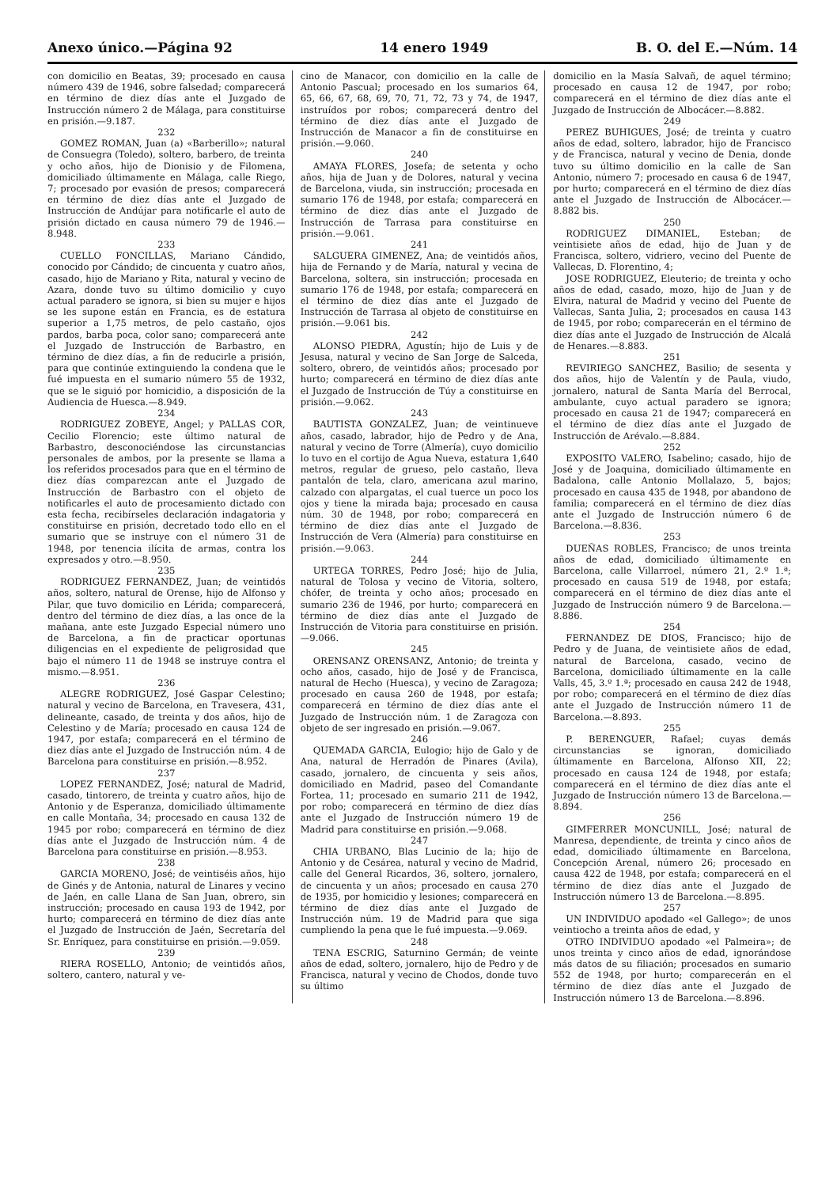Anexo único.—Página 92 14 enero 1949 B. O. del E.—Núm. 14
con domicilio en Beatas, 39; procesado en causa número 439 de 1946, sobre falsedad; comparecerá en término de diez días ante el Juzgado de Instrucción número 2 de Málaga, para constituirse en prisión.—9.187.
232
GOMEZ ROMAN, Juan (a) «Barberillo»; natural de Consuegra (Toledo), soltero, barbero, de treinta y ocho años, hijo de Dionisio y de Filomena, domiciliado últimamente en Málaga, calle Riego, 7; procesado por evasión de presos; comparecerá en término de diez días ante el Juzgado de Instrucción de Andújar para notificarle el auto de prisión dictado en causa número 79 de 1946.—8.948.
233
CUELLO FONCILLAS, Mariano Cándido, conocido por Cándido; de cincuenta y cuatro años, casado, hijo de Mariano y Rita, natural y vecino de Azara, donde tuvo su último domicilio y cuyo actual paradero se ignora, si bien su mujer e hijos se les supone están en Francia, es de estatura superior a 1,75 metros, de pelo castaño, ojos pardos, barba poca, color sano; comparecerá ante el Juzgado de Instrucción de Barbastro, en término de diez días, a fin de reducirle a prisión, para que continúe extinguiendo la condena que le fué impuesta en el sumario número 55 de 1932, que se le siguió por homicidio, a disposición de la Audiencia de Huesca.—8.949.
234
RODRIGUEZ ZOBEYE, Angel; y PALLAS COR, Cecilio Florencio; este último natural de Barbastro, desconociéndose las circunstancias personales de ambos, por la presente se llama a los referidos procesados para que en el término de diez días comparezcan ante el Juzgado de Instrucción de Barbastro con el objeto de notificarles el auto de procesamiento dictado con esta fecha, recibírseles declaración indagatoria y constituirse en prisión, decretado todo ello en el sumario que se instruye con el número 31 de 1948, por tenencia ilícita de armas, contra los expresados y otro.—8.950.
235
RODRIGUEZ FERNANDEZ, Juan; de veintidós años, soltero, natural de Orense, hijo de Alfonso y Pilar, que tuvo domicilio en Lérida; comparecerá, dentro del término de diez días, a las once de la mañana, ante este Juzgado Especial número uno de Barcelona, a fin de practicar oportunas diligencias en el expediente de peligrosidad que bajo el número 11 de 1948 se instruye contra el mismo.—8.951.
236
ALEGRE RODRIGUEZ, José Gaspar Celestino; natural y vecino de Barcelona, en Travesera, 431, delineante, casado, de treinta y dos años, hijo de Celestino y de María; procesado en causa 124 de 1947, por estafa; comparecerá en el término de diez días ante el Juzgado de Instrucción núm. 4 de Barcelona para constituirse en prisión.—8.952.
237
LOPEZ FERNANDEZ, José; natural de Madrid, casado, tintorero, de treinta y cuatro años, hijo de Antonio y de Esperanza, domiciliado últimamente en calle Montaña, 34; procesado en causa 132 de 1945 por robo; comparecerá en término de diez días ante el Juzgado de Instrucción núm. 4 de Barcelona para constituirse en prisión.—8.953.
238
GARCIA MORENO, José; de veintiséis años, hijo de Ginés y de Antonia, natural de Linares y vecino de Jaén, en calle Llana de San Juan, obrero, sin instrucción; procesado en causa 193 de 1942, por hurto; comparecerá en término de diez días ante el Juzgado de Instrucción de Jaén, Secretaría del Sr. Enríquez, para constituirse en prisión.—9.059.
239
RIERA ROSELLO, Antonio; de veintidós años, soltero, cantero, natural y ve-
cino de Manacor, con domicilio en la calle de Antonio Pascual; procesado en los sumarios 64, 65, 66, 67, 68, 69, 70, 71, 72, 73 y 74, de 1947, instruídos por robos; comparecerá dentro del término de diez días ante el Juzgado de Instrucción de Manacor a fin de constituirse en prisión.—9.060.
240
AMAYA FLORES, Josefa; de setenta y ocho años, hija de Juan y de Dolores, natural y vecina de Barcelona, viuda, sin instrucción; procesada en sumario 176 de 1948, por estafa; comparecerá en término de diez días ante el Juzgado de Instrucción de Tarrasa para constituirse en prisión.—9.061.
241
SALGUERA GIMENEZ, Ana; de veintidós años, hija de Fernando y de María, natural y vecina de Barcelona, soltera, sin instrucción; procesada en sumario 176 de 1948, por estafa; comparecerá en el término de diez días ante el Juzgado de Instrucción de Tarrasa al objeto de constituirse en prisión.—9.061 bis.
242
ALONSO PIEDRA, Agustín; hijo de Luis y de Jesusa, natural y vecino de San Jorge de Salceda, soltero, obrero, de veintidós años; procesado por hurto; comparecerá en término de diez días ante el Juzgado de Instrucción de Túy a constituirse en prisión.—9.062.
243
BAUTISTA GONZALEZ, Juan; de veintinueve años, casado, labrador, hijo de Pedro y de Ana, natural y vecino de Torre (Almería), cuyo domicilio lo tuvo en el cortijo de Agua Nueva, estatura 1,640 metros, regular de grueso, pelo castaño, lleva pantalón de tela, claro, americana azul marino, calzado con alpargatas, el cual tuerce un poco los ojos y tiene la mirada baja; procesado en causa núm. 30 de 1948, por robo; comparecerá en término de diez días ante el Juzgado de Instrucción de Vera (Almería) para constituirse en prisión.—9.063.
244
URTEGA TORRES, Pedro José; hijo de Julia, natural de Tolosa y vecino de Vitoria, soltero, chófer, de treinta y ocho años; procesado en sumario 236 de 1946, por hurto; comparecerá en término de diez días ante el Juzgado de Instrucción de Vitoria para constituirse en prisión.—9.066.
245
ORENSANZ ORENSANZ, Antonio; de treinta y ocho años, casado, hijo de José y de Francisca, natural de Hecho (Huesca), y vecino de Zaragoza; procesado en causa 260 de 1948, por estafa; comparecerá en término de diez días ante el Juzgado de Instrucción núm. 1 de Zaragoza con objeto de ser ingresado en prisión.—9.067.
246
QUEMADA GARCIA, Eulogio; hijo de Galo y de Ana, natural de Herradón de Pinares (Avila), casado, jornalero, de cincuenta y seis años, domiciliado en Madrid, paseo del Comandante Fortea, 11; procesado en sumario 211 de 1942, por robo; comparecerá en término de diez días ante el Juzgado de Instrucción número 19 de Madrid para constituirse en prisión.—9.068.
247
CHIA URBANO, Blas Lucinio de la; hijo de Antonio y de Cesárea, natural y vecino de Madrid, calle del General Ricardos, 36, soltero, jornalero, de cincuenta y un años; procesado en causa 270 de 1935, por homicidio y lesiones; comparecerá en término de diez días ante el Juzgado de Instrucción núm. 19 de Madrid para que siga cumpliendo la pena que le fué impuesta.—9.069.
248
TENA ESCRIG, Saturnino Germán; de veinte años de edad, soltero, jornalero, hijo de Pedro y de Francisca, natural y vecino de Chodos, donde tuvo su último
domicilio en la Masía Salvañ, de aquel término; procesado en causa 12 de 1947, por robo; comparecerá en el término de diez días ante el Juzgado de Instrucción de Albocácer.—8.882.
249
PEREZ BUHIGUES, José; de treinta y cuatro años de edad, soltero, labrador, hijo de Francisco y de Francisca, natural y vecino de Denia, donde tuvo su último domicilio en la calle de San Antonio, número 7; procesado en causa 6 de 1947, por hurto; comparecerá en el término de diez días ante el Juzgado de Instrucción de Albocácer.—8.882 bis.
250
RODRIGUEZ DIMANIEL, Esteban; de veintisiete años de edad, hijo de Juan y de Francisca, soltero, vidriero, vecino del Puente de Vallecas, D. Florentino, 4;
JOSE RODRIGUEZ, Eleuterio; de treinta y ocho años de edad, casado, mozo, hijo de Juan y de Elvira, natural de Madrid y vecino del Puente de Vallecas, Santa Julia, 2; procesados en causa 143 de 1945, por robo; comparecerán en el término de diez días ante el Juzgado de Instrucción de Alcalá de Henares.—8.883.
251
REVIRIEGO SANCHEZ, Basilio; de sesenta y dos años, hijo de Valentín y de Paula, viudo, jornalero, natural de Santa María del Berrocal, ambulante, cuyo actual paradero se ignora; procesado en causa 21 de 1947; comparecerá en el término de diez días ante el Juzgado de Instrucción de Arévalo.—8.884.
252
EXPOSITO VALERO, Isabelino; casado, hijo de José y de Joaquina, domiciliado últimamente en Badalona, calle Antonio Mollalazo, 5, bajos; procesado en causa 435 de 1948, por abandono de familia; comparecerá en el término de diez días ante el Juzgado de Instrucción número 6 de Barcelona.—8.836.
253
DUEÑAS ROBLES, Francisco; de unos treinta años de edad, domiciliado últimamente en Barcelona, calle Villarroel, número 21, 2.º 1.ª; procesado en causa 519 de 1948, por estafa; comparecerá en el término de diez días ante el Juzgado de Instrucción número 9 de Barcelona.—8.886.
254
FERNANDEZ DE DIOS, Francisco; hijo de Pedro y de Juana, de veintisiete años de edad, natural de Barcelona, casado, vecino de Barcelona, domiciliado últimamente en la calle Valls, 45, 3.º 1.ª; procesado en causa 242 de 1948, por robo; comparecerá en el término de diez días ante el Juzgado de Instrucción número 11 de Barcelona.—8.893.
255
P. BERENGUER, Rafael; cuyas demás circunstancias se ignoran, domiciliado últimamente en Barcelona, Alfonso XII, 22; procesado en causa 124 de 1948, por estafa; comparecerá en el término de diez días ante el Juzgado de Instrucción número 13 de Barcelona.—8.894.
256
GIMFERRER MONCUNILL, José; natural de Manresa, dependiente, de treinta y cinco años de edad, domiciliado últimamente en Barcelona, Concepción Arenal, número 26; procesado en causa 422 de 1948, por estafa; comparecerá en el término de diez días ante el Juzgado de Instrucción número 13 de Barcelona.—8.895.
257
UN INDIVIDUO apodado «el Gallego»; de unos veintiocho a treinta años de edad, y
OTRO INDIVIDUO apodado «el Palmeira»; de unos treinta y cinco años de edad, ignorándose más datos de su filiación; procesados en sumario 552 de 1948, por hurto; comparecerán en el término de diez días ante el Juzgado de Instrucción número 13 de Barcelona.—8.896.